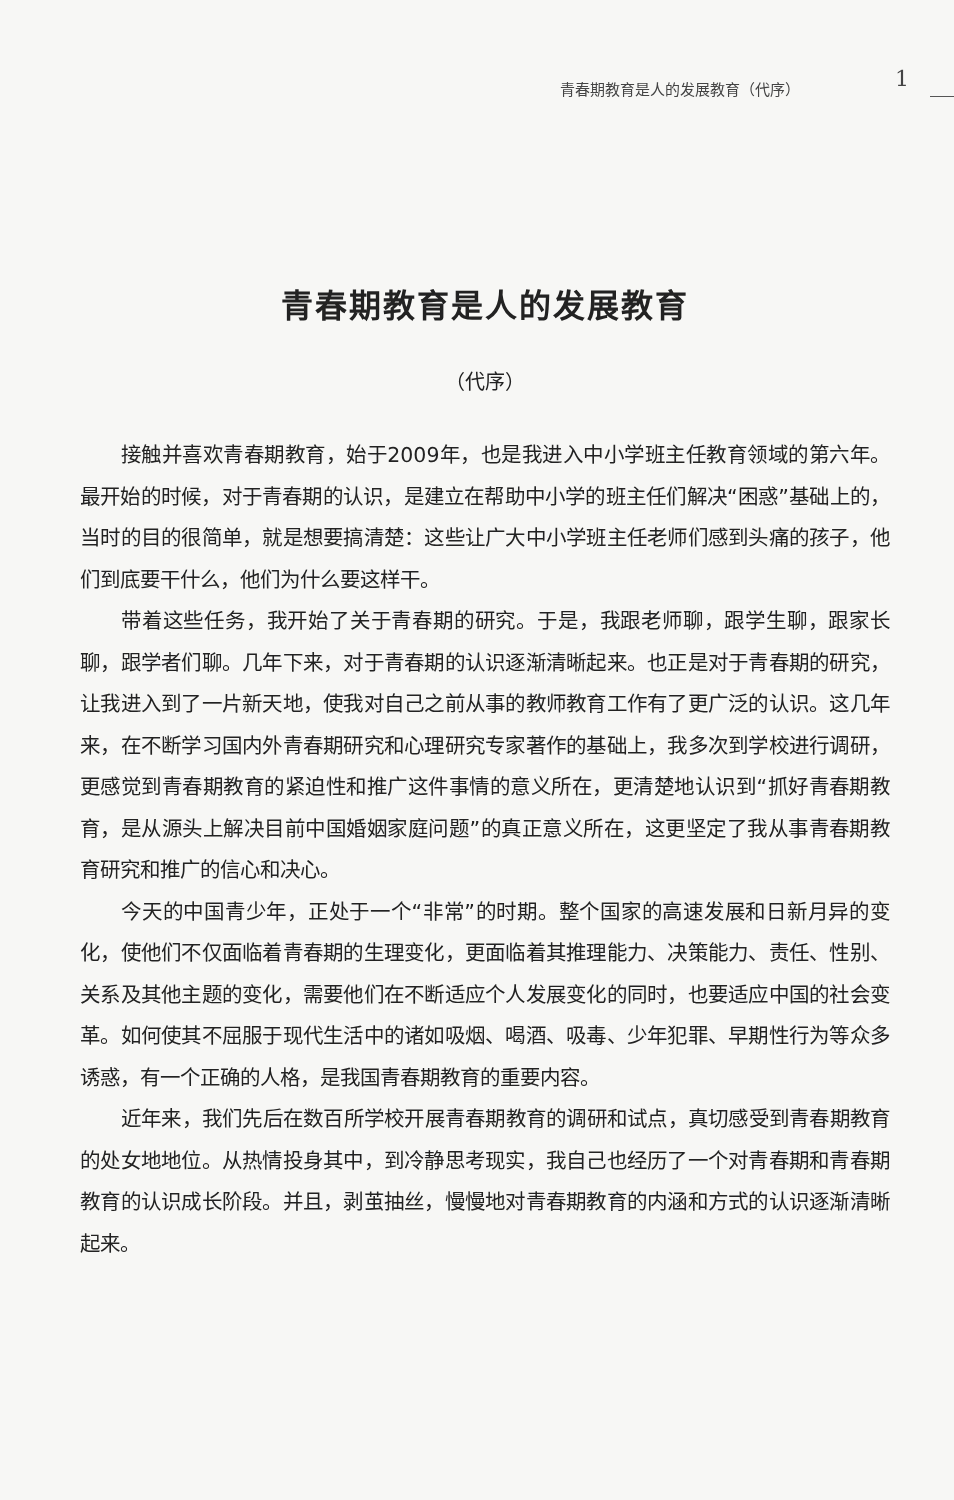青春期教育是人的发展教育（代序） 1
青春期教育是人的发展教育
（代序）
接触并喜欢青春期教育，始于2009年，也是我进入中小学班主任教育领域的第六年。最开始的时候，对于青春期的认识，是建立在帮助中小学的班主任们解决“困惑”基础上的，当时的目的很简单，就是想要搞清楚：这些让广大中小学班主任老师们感到头痛的孩子，他们到底要干什么，他们为什么要这样干。
带着这些任务，我开始了关于青春期的研究。于是，我跟老师聊，跟学生聊，跟家长聊，跟学者们聊。几年下来，对于青春期的认识逐渐清晰起来。也正是对于青春期的研究，让我进入到了一片新天地，使我对自己之前从事的教师教育工作有了更广泛的认识。这几年来，在不断学习国内外青春期研究和心理研究专家著作的基础上，我多次到学校进行调研，更感觉到青春期教育的紧迫性和推广这件事情的意义所在，更清楚地认识到“抓好青春期教育，是从源头上解决目前中国婚姻家庭问题”的真正意义所在，这更坚定了我从事青春期教育研究和推广的信心和决心。
今天的中国青少年，正处于一个“非常”的时期。整个国家的高速发展和日新月异的变化，使他们不仅面临着青春期的生理变化，更面临着其推理能力、决策能力、责任、性别、关系及其他主题的变化，需要他们在不断适应个人发展变化的同时，也要适应中国的社会变革。如何使其不屈服于现代生活中的诸如吸烟、喝酒、吸毒、少年犯罪、早期性行为等众多诱惑，有一个正确的人格，是我国青春期教育的重要内容。
近年来，我们先后在数百所学校开展青春期教育的调研和试点，真切感受到青春期教育的处女地地位。从热情投身其中，到冷静思考现实，我自己也经历了一个对青春期和青春期教育的认识成长阶段。并且，剥茧抽丝，慢慢地对青春期教育的内涵和方式的认识逐渐清晰起来。